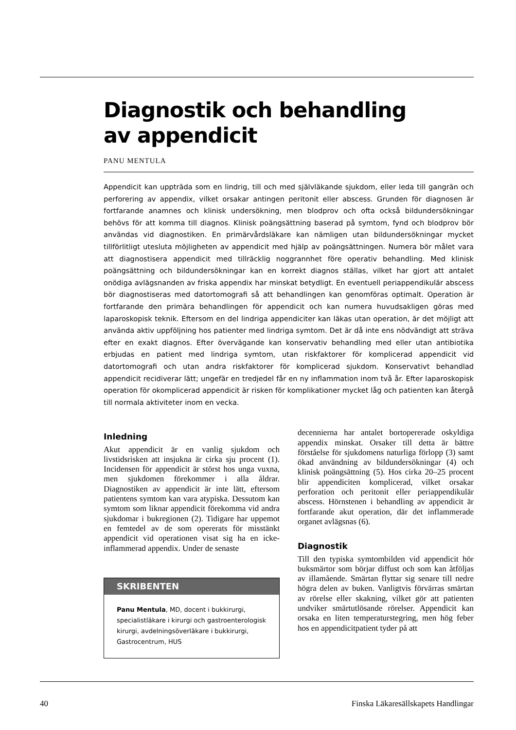Diagnostik och behandling
av appendicit
PANU MENTULA
Appendicit kan uppträda som en lindrig, till och med självläkande sjukdom, eller leda till gangrän och perforering av appendix, vilket orsakar antingen peritonit eller abscess. Grunden för diagnosen är fortfarande anamnes och klinisk undersökning, men blodprov och ofta också bildundersökningar behövs för att komma till diagnos. Klinisk poängsättning baserad på symtom, fynd och blodprov bör användas vid diagnostiken. En primärvårdsläkare kan nämligen utan bildundersökningar mycket tillförlitligt utesluta möjligheten av appendicit med hjälp av poängsättningen. Numera bör målet vara att diagnostisera appendicit med tillräcklig noggrannhet före operativ behandling. Med klinisk poängsättning och bildundersökningar kan en korrekt diagnos ställas, vilket har gjort att antalet onödiga avlägsnanden av friska appendix har minskat betydligt. En eventuell periappendikulär abscess bör diagnostiseras med datortomografi så att behandlingen kan genomföras optimalt. Operation är fortfarande den primära behandlingen för appendicit och kan numera huvudsakligen göras med laparoskopisk teknik. Eftersom en del lindriga appendiciter kan läkas utan operation, är det möjligt att använda aktiv uppföljning hos patienter med lindriga symtom. Det är då inte ens nödvändigt att sträva efter en exakt diagnos. Efter övervägande kan konservativ behandling med eller utan antibiotika erbjudas en patient med lindriga symtom, utan riskfaktorer för komplicerad appendicit vid datortomografi och utan andra riskfaktorer för komplicerad sjukdom. Konservativt behandlad appendicit recidiverar lätt; ungefär en tredjedel får en ny inflammation inom två år. Efter laparoskopisk operation för okomplicerad appendicit är risken för komplikationer mycket låg och patienten kan återgå till normala aktiviteter inom en vecka.
Inledning
Akut appendicit är en vanlig sjukdom och livstidsrisken att insjukna är cirka sju procent (1). Incidensen för appendicit är störst hos unga vuxna, men sjukdomen förekommer i alla åldrar. Diagnostiken av appendicit är inte lätt, eftersom patientens symtom kan vara atypiska. Dessutom kan symtom som liknar appendicit förekomma vid andra sjukdomar i bukregionen (2). Tidigare har uppemot en femtedel av de som opererats för misstänkt appendicit vid operationen visat sig ha en icke-inflammerad appendix. Under de senaste
SKRIBENTEN
Panu Mentula, MD, docent i bukkirurgi, specialistläkare i kirurgi och gastroenterologisk kirurgi, avdelningsöverläkare i bukkirurgi, Gastrocentrum, HUS
decennierna har antalet bortopererade oskyldiga appendix minskat. Orsaker till detta är bättre förståelse för sjukdomens naturliga förlopp (3) samt ökad användning av bildundersökningar (4) och klinisk poängsättning (5). Hos cirka 20–25 procent blir appendiciten komplicerad, vilket orsakar perforation och peritonit eller periappendikulär abscess. Hörnstenen i behandling av appendicit är fortfarande akut operation, där det inflammerade organet avlägsnas (6).
Diagnostik
Till den typiska symtombilden vid appendicit hör buksmärtor som börjar diffust och som kan åtföljas av illamående. Smärtan flyttar sig senare till nedre högra delen av buken. Vanligtvis förvärras smärtan av rörelse eller skakning, vilket gör att patienten undviker smärtutlösande rörelser. Appendicit kan orsaka en liten temperaturstegring, men hög feber hos en appendicitpatient tyder på att
40 Finska Läkaresällskapets Handlingar